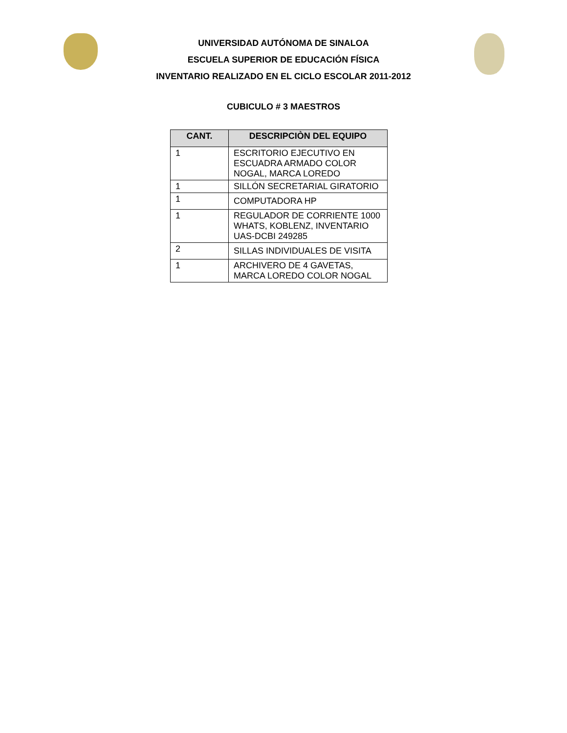UNIVERSIDAD AUTÓNOMA DE SINALOA
ESCUELA SUPERIOR DE EDUCACIÓN FÍSICA
INVENTARIO REALIZADO EN EL CICLO ESCOLAR 2011-2012
CUBICULO # 3 MAESTROS
| CANT. | DESCRIPCIÒN DEL EQUIPO |
| --- | --- |
| 1 | ESCRITORIO EJECUTIVO EN ESCUADRA ARMADO COLOR NOGAL, MARCA LOREDO |
| 1 | SILLÓN SECRETARIAL GIRATORIO |
| 1 | COMPUTADORA HP |
| 1 | REGULADOR DE CORRIENTE 1000 WHATS, KOBLENZ, INVENTARIO UAS-DCBI 249285 |
| 2 | SILLAS INDIVIDUALES DE VISITA |
| 1 | ARCHIVERO DE 4 GAVETAS, MARCA LOREDO COLOR NOGAL |